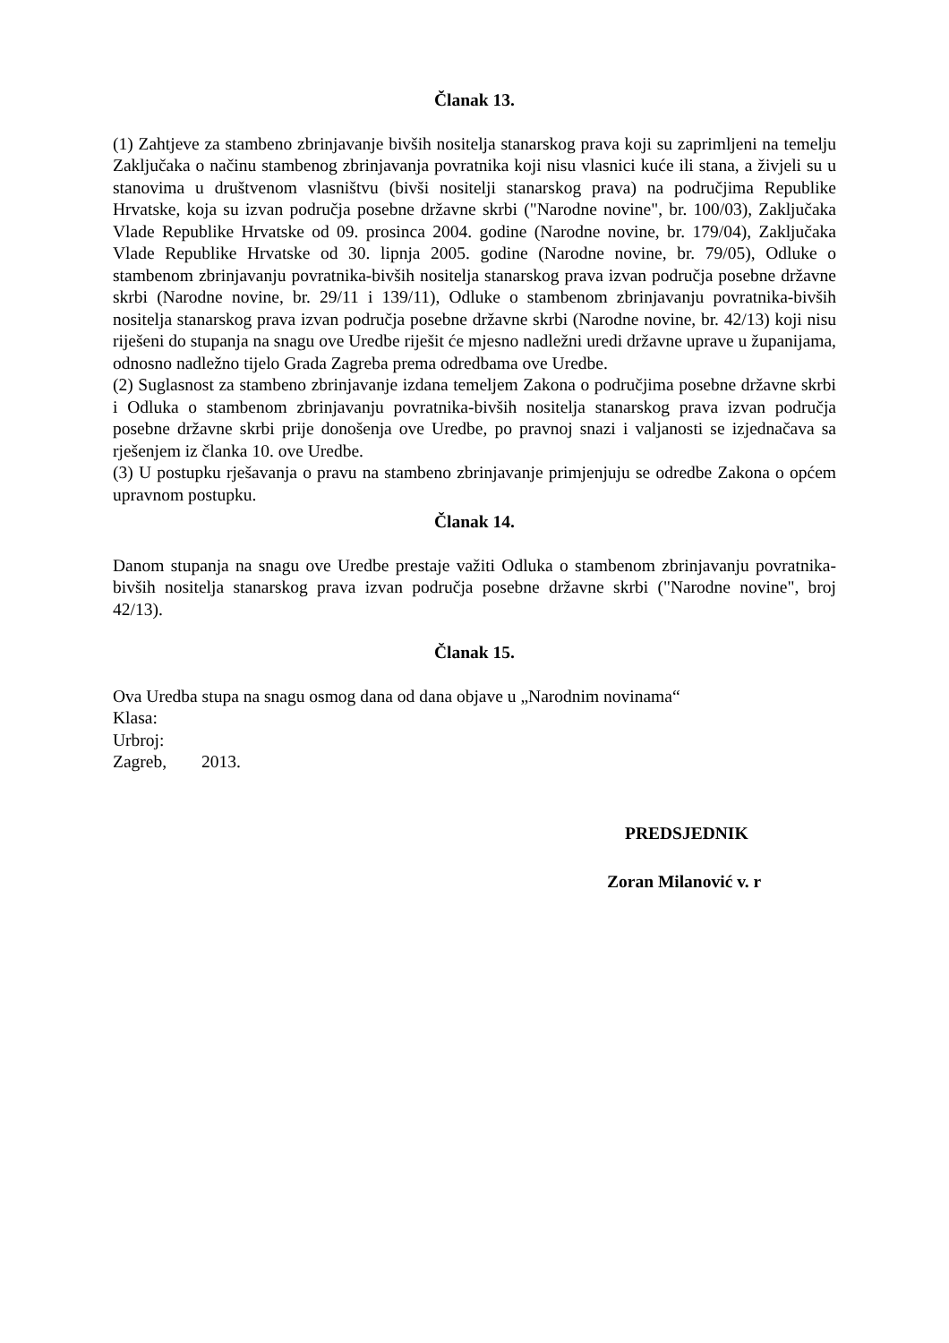Članak 13.
(1) Zahtjeve za stambeno zbrinjavanje bivših nositelja stanarskog prava koji su zaprimljeni na temelju Zaključaka o načinu stambenog zbrinjavanja povratnika koji nisu vlasnici kuće ili stana, a živjeli su u stanovima u društvenom vlasništvu (bivši nositelji stanarskog prava) na područjima Republike Hrvatske, koja su izvan područja posebne državne skrbi ("Narodne novine", br. 100/03), Zaključaka Vlade Republike Hrvatske od 09. prosinca 2004. godine (Narodne novine, br. 179/04), Zaključaka Vlade Republike Hrvatske od 30. lipnja 2005. godine (Narodne novine, br. 79/05), Odluke o stambenom zbrinjavanju povratnika-bivših nositelja stanarskog prava izvan područja posebne državne skrbi (Narodne novine, br. 29/11 i 139/11), Odluke o stambenom zbrinjavanju povratnika-bivših nositelja stanarskog prava izvan područja posebne državne skrbi (Narodne novine, br. 42/13) koji nisu riješeni do stupanja na snagu ove Uredbe riješit će mjesno nadležni uredi državne uprave u županijama, odnosno nadležno tijelo Grada Zagreba prema odredbama ove Uredbe.
(2) Suglasnost za stambeno zbrinjavanje izdana temeljem Zakona o područjima posebne državne skrbi i Odluka o stambenom zbrinjavanju povratnika-bivših nositelja stanarskog prava izvan područja posebne državne skrbi prije donošenja ove Uredbe, po pravnoj snazi i valjanosti se izjednačava sa rješenjem iz članka 10. ove Uredbe.
(3) U postupku rješavanja o pravu na stambeno zbrinjavanje primjenjuju se odredbe Zakona o općem upravnom postupku.
Članak 14.
Danom stupanja na snagu ove Uredbe prestaje važiti Odluka o stambenom zbrinjavanju povratnika-bivših nositelja stanarskog prava izvan područja posebne državne skrbi ("Narodne novine", broj 42/13).
Članak 15.
Ova Uredba stupa na snagu osmog dana od dana objave u „Narodnim novinama“
Klasa:
Urbroj:
Zagreb, 2013.
PREDSJEDNIK
Zoran Milanović v. r